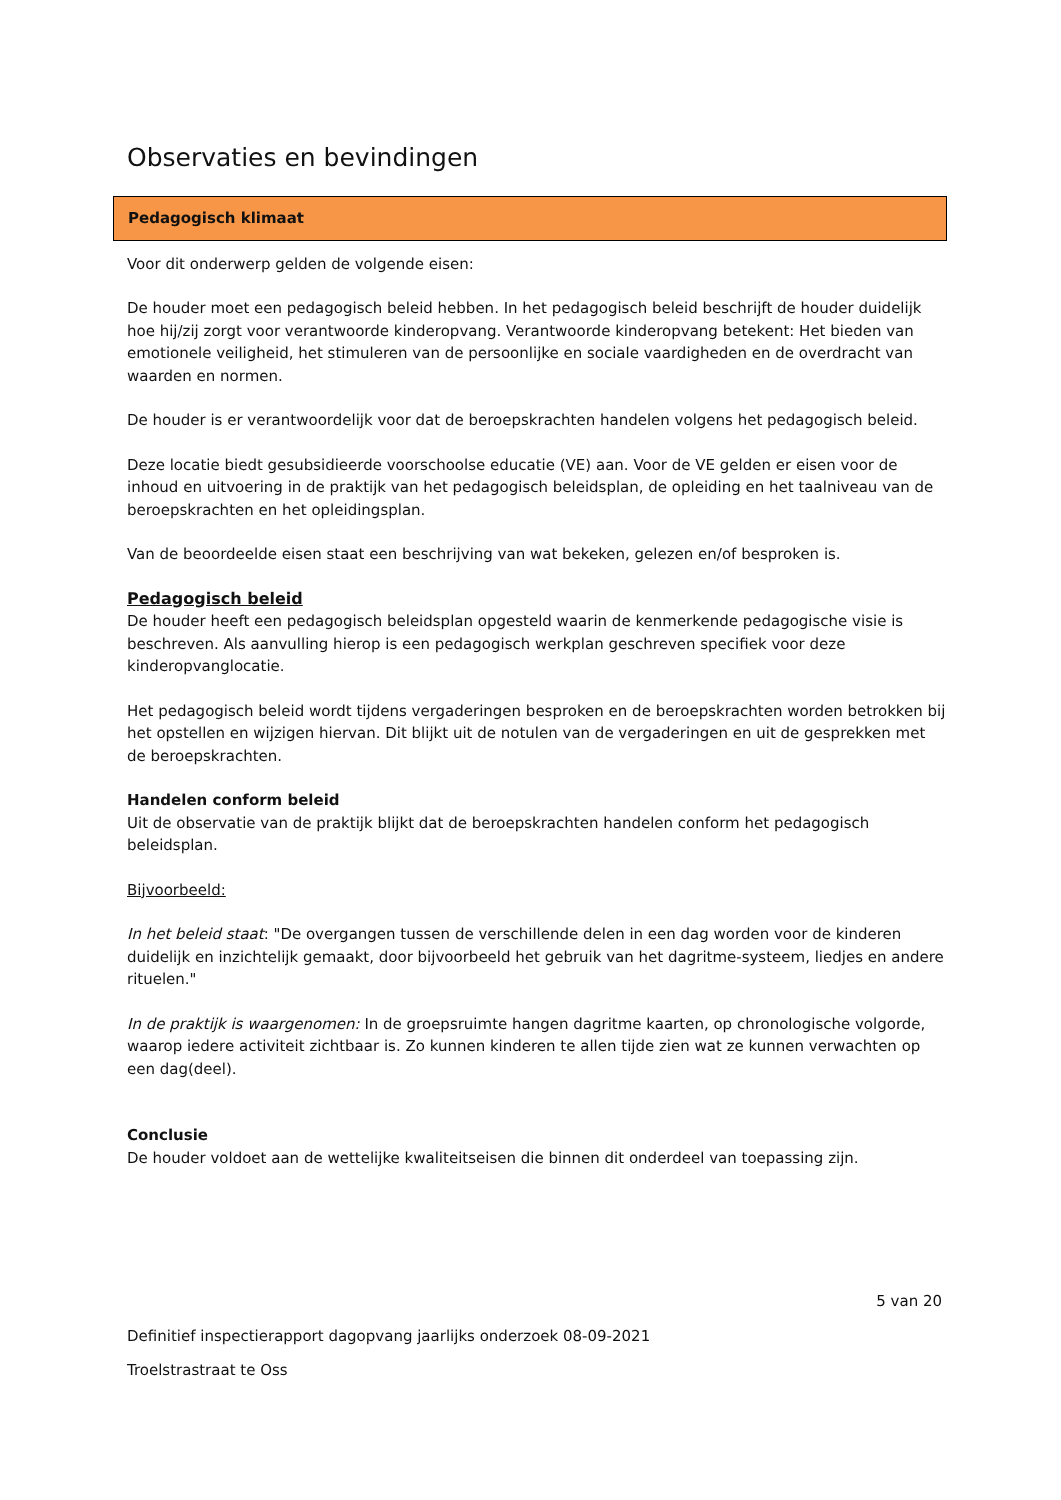Observaties en bevindingen
Pedagogisch klimaat
Voor dit onderwerp gelden de volgende eisen:
De houder moet een pedagogisch beleid hebben. In het pedagogisch beleid beschrijft de houder duidelijk hoe hij/zij zorgt voor verantwoorde kinderopvang. Verantwoorde kinderopvang betekent: Het bieden van emotionele veiligheid, het stimuleren van de persoonlijke en sociale vaardigheden en de overdracht van waarden en normen.
De houder is er verantwoordelijk voor dat de beroepskrachten handelen volgens het pedagogisch beleid.
Deze locatie biedt gesubsidieerde voorschoolse educatie (VE) aan. Voor de VE gelden er eisen voor de inhoud en uitvoering in de praktijk van het pedagogisch beleidsplan, de opleiding en het taalniveau van de beroepskrachten en het opleidingsplan.
Van de beoordeelde eisen staat een beschrijving van wat bekeken, gelezen en/of besproken is.
Pedagogisch beleid
De houder heeft een pedagogisch beleidsplan opgesteld waarin de kenmerkende pedagogische visie is beschreven. Als aanvulling hierop is een pedagogisch werkplan geschreven specifiek voor deze kinderopvanglocatie.
Het pedagogisch beleid wordt tijdens vergaderingen besproken en de beroepskrachten worden betrokken bij het opstellen en wijzigen hiervan. Dit blijkt uit de notulen van de vergaderingen en uit de gesprekken met de beroepskrachten.
Handelen conform beleid
Uit de observatie van de praktijk blijkt dat de beroepskrachten handelen conform het pedagogisch beleidsplan.
Bijvoorbeeld:
In het beleid staat: "De overgangen tussen de verschillende delen in een dag worden voor de kinderen duidelijk en inzichtelijk gemaakt, door bijvoorbeeld het gebruik van het dagritme-systeem, liedjes en andere rituelen."
In de praktijk is waargenomen: In de groepsruimte hangen dagritme kaarten, op chronologische volgorde, waarop iedere activiteit zichtbaar is. Zo kunnen kinderen te allen tijde zien wat ze kunnen verwachten op een dag(deel).
Conclusie
De houder voldoet aan de wettelijke kwaliteitseisen die binnen dit onderdeel van toepassing zijn.
5 van 20
Definitief inspectierapport dagopvang jaarlijks onderzoek 08-09-2021
Troelstrastraat te Oss